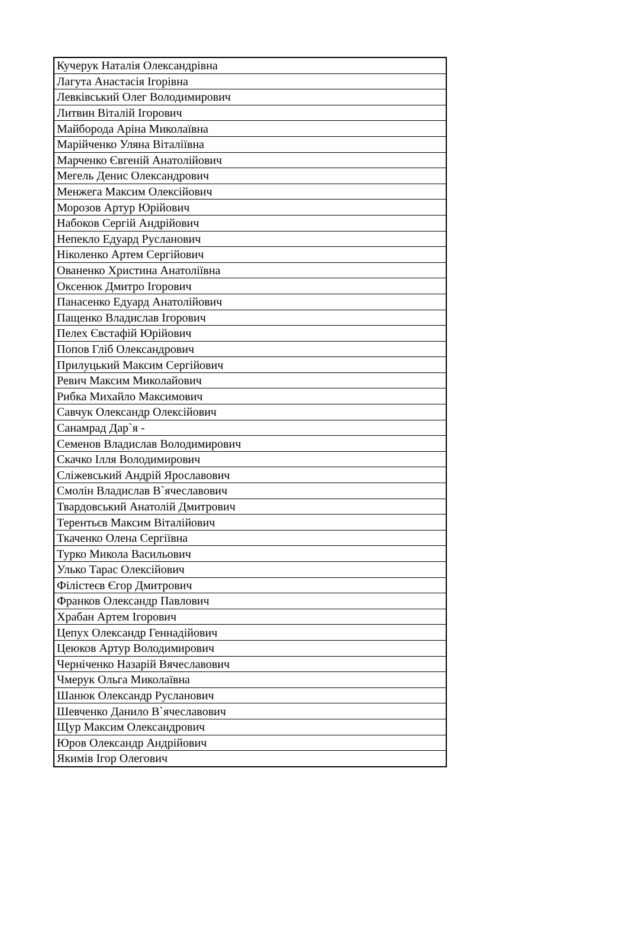| Кучерук Наталія Олександрівна |
| Лагута Анастасія Ігорівна |
| Левківський Олег Володимирович |
| Литвин Віталій Ігорович |
| Майборода Аріна Миколаївна |
| Марійченко Уляна Віталіївна |
| Марченко Євгеній Анатолійович |
| Мегель Денис Олександрович |
| Менжега Максим Олексійович |
| Морозов Артур Юрійович |
| Набоков Сергій Андрійович |
| Непекло Едуард Русланович |
| Ніколенко Артем Сергійович |
| Ованенко Христина Анатоліївна |
| Оксенюк Дмитро Ігорович |
| Панасенко Едуард Анатолійович |
| Пащенко Владислав Ігорович |
| Пелех Євстафій Юрійович |
| Попов Гліб Олександрович |
| Прилуцький Максим Сергійович |
| Ревич Максим Миколайович |
| Рибка Михайло Максимович |
| Савчук Олександр Олексійович |
| Санамрад Дар`я - |
| Семенов Владислав Володимирович |
| Скачко Ілля Володимирович |
| Сліжевський Андрій Ярославович |
| Смолін Владислав В`ячеславович |
| Твардовський Анатолій Дмитрович |
| Терентьєв Максим Віталійович |
| Ткаченко Олена Сергіївна |
| Турко Микола Васильович |
| Улько Тарас Олексійович |
| Філістеєв Єгор Дмитрович |
| Франков Олександр Павлович |
| Храбан Артем Ігорович |
| Цепух Олександр Геннадійович |
| Цеюков Артур Володимирович |
| Черніченко Назарій Вячеславович |
| Чмерук Ольга Миколаївна |
| Шанюк Олександр Русланович |
| Шевченко Данило В`ячеславович |
| Щур Максим Олександрович |
| Юров Олександр Андрійович |
| Якимів Ігор Олегович |